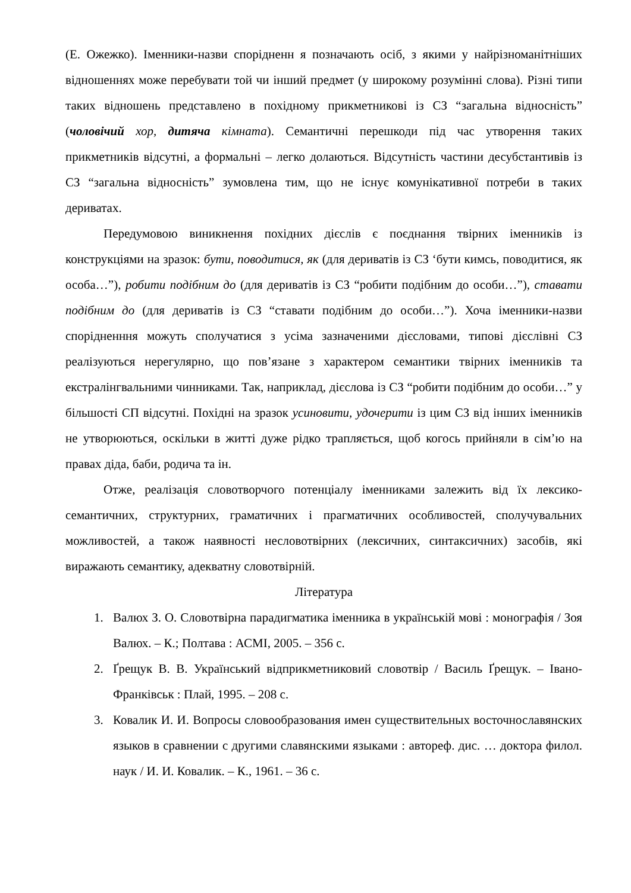(Е. Ожежко). Іменники-назви спорідненн я позначають осіб, з якими у найрізноманітніших відношеннях може перебувати той чи інший предмет (у широкому розумінні слова). Різні типи таких відношень представлено в похідному прикметникові із СЗ “загальна відносність” (чоловічий хор, дитяча кімната). Семантичні перешкоди під час утворення таких прикметників відсутні, а формальні – легко долаються. Відсутність частини десубстантивів із СЗ “загальна відносність” зумовлена тим, що не існує комунікативної потреби в таких дериватах.
Передумовою виникнення похідних дієслів є поєднання твірних іменників із конструкціями на зразок: бути, поводитися, як (для дериватів із СЗ ‘бути кимсь, поводитися, як особа…”), робити подібним до (для дериватів із СЗ “робити подібним до особи…”), ставати подібним до (для дериватів із СЗ “ставати подібним до особи…”). Хоча іменники-назви спорідненння можуть сполучатися з усіма зазначеними дієсловами, типові дієслівні СЗ реалізуються нерегулярно, що пов’язане з характером семантики твірних іменників та екстралінгвальними чинниками. Так, наприклад, дієслова із СЗ “робити подібним до особи…” у більшості СП відсутні. Похідні на зразок усиновити, удочерити із цим СЗ від інших іменників не утворюються, оскільки в житті дуже рідко трапляється, щоб когось прийняли в сім’ю на правах діда, баби, родича та ін.
Отже, реалізація словотворчого потенціалу іменниками залежить від їх лексико-семантичних, структурних, граматичних і прагматичних особливостей, сполучувальних можливостей, а також наявності несловотвірних (лексичних, синтаксичних) засобів, які виражають семантику, адекватну словотвірній.
Література
1. Валюх З. О. Словотвірна парадигматика іменника в українській мові : монографія / Зоя Валюх. – К.; Полтава : АСМІ, 2005. – 356 с.
2. Ґрещук В. В. Український відприкметниковий словотвір / Василь Ґрещук. – Івано-Франківськ : Плай, 1995. – 208 с.
3. Ковалик И. И. Вопросы словообразования имен существительных восточнославянских языков в сравнении с другими славянскими языками : автореф. дис. … доктора филол. наук / И. И. Ковалик. – К., 1961. – 36 с.